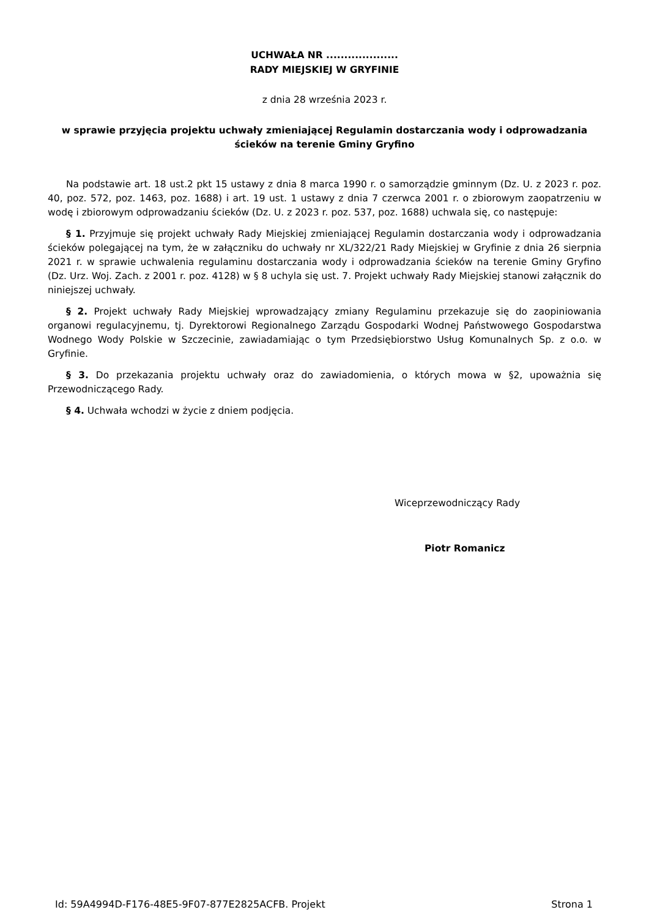UCHWAŁA NR ....................
RADY MIEJSKIEJ W GRYFINIE
z dnia 28 września 2023 r.
w sprawie przyjęcia projektu uchwały zmieniającej Regulamin dostarczania wody i odprowadzania ścieków na terenie Gminy Gryfino
Na podstawie art. 18 ust.2 pkt 15 ustawy z dnia 8 marca 1990 r. o samorządzie gminnym (Dz. U. z 2023 r. poz. 40, poz. 572, poz. 1463, poz. 1688) i art. 19 ust. 1 ustawy z dnia 7 czerwca 2001 r. o zbiorowym zaopatrzeniu w wodę i zbiorowym odprowadzaniu ścieków (Dz. U. z 2023 r. poz. 537, poz. 1688) uchwala się, co następuje:
§ 1. Przyjmuje się projekt uchwały Rady Miejskiej zmieniającej Regulamin dostarczania wody i odprowadzania ścieków polegającej na tym, że w załączniku do uchwały nr XL/322/21 Rady Miejskiej w Gryfinie z dnia 26 sierpnia 2021 r. w sprawie uchwalenia regulaminu dostarczania wody i odprowadzania ścieków na terenie Gminy Gryfino (Dz. Urz. Woj. Zach. z 2001 r. poz. 4128) w § 8 uchyla się ust. 7. Projekt uchwały Rady Miejskiej stanowi załącznik do niniejszej uchwały.
§ 2. Projekt uchwały Rady Miejskiej wprowadzający zmiany Regulaminu przekazuje się do zaopiniowania organowi regulacyjnemu, tj. Dyrektorowi Regionalnego Zarządu Gospodarki Wodnej Państwowego Gospodarstwa Wodnego Wody Polskie w Szczecinie, zawiadamiając o tym Przedsiębiorstwo Usług Komunalnych Sp. z o.o. w Gryfinie.
§ 3. Do przekazania projektu uchwały oraz do zawiadomienia, o których mowa w §2, upoważnia się Przewodniczącego Rady.
§ 4. Uchwała wchodzi w życie z dniem podjęcia.
Wiceprzewodniczący Rady
Piotr Romanicz
Id: 59A4994D-F176-48E5-9F07-877E2825ACFB. Projekt Strona 1